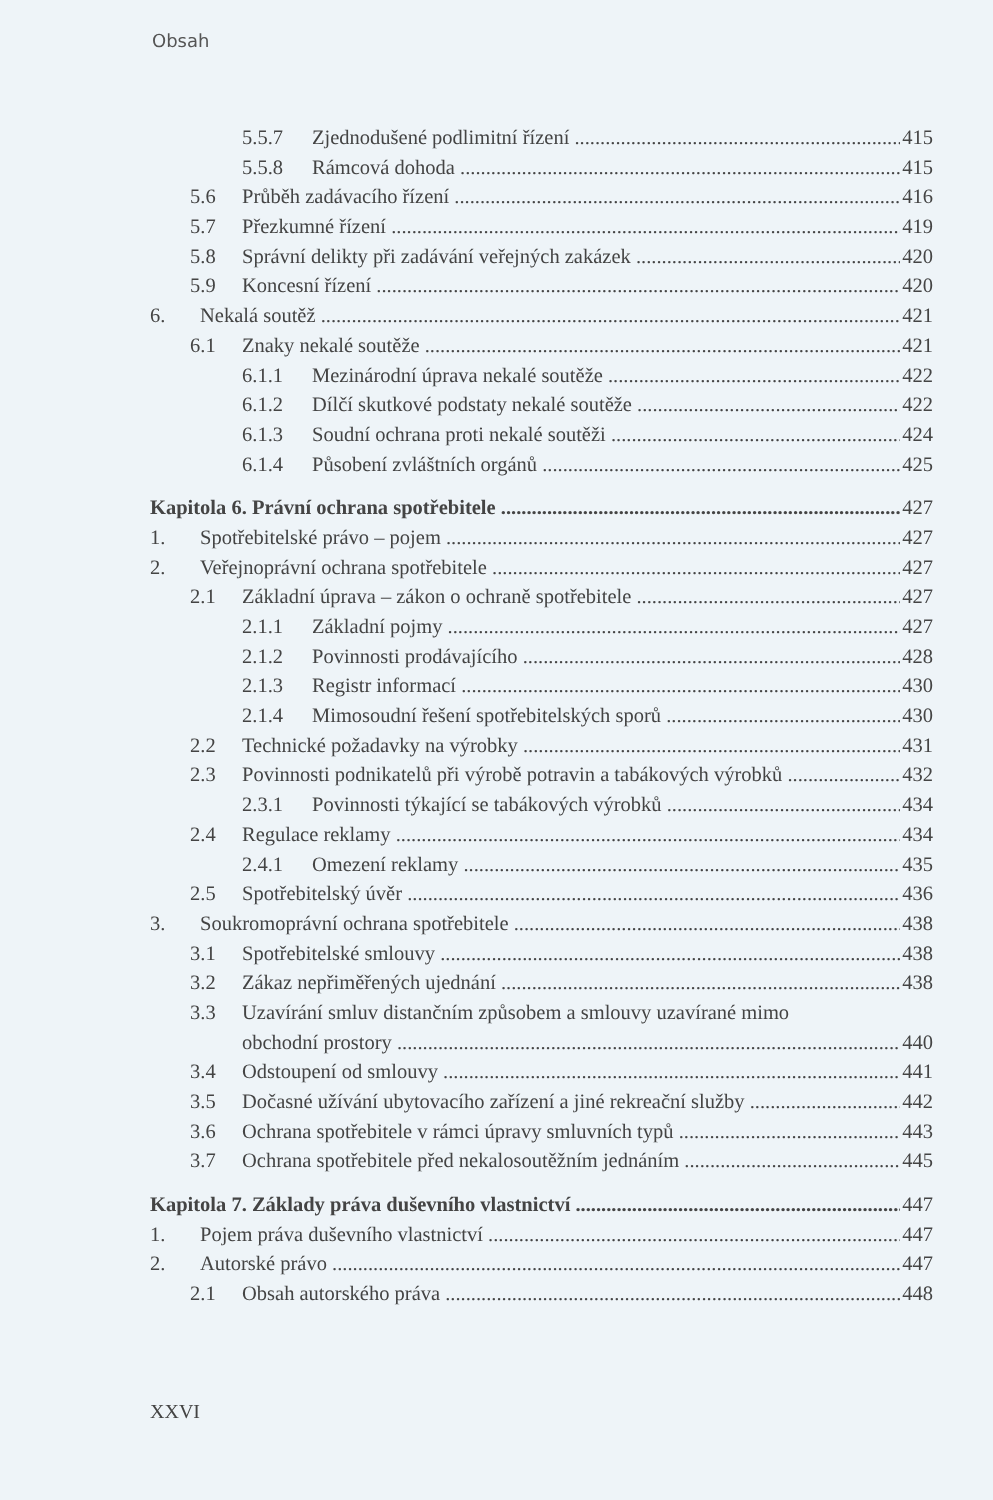Obsah
5.5.7 Zjednodušené podlimitní řízení 415
5.5.8 Rámcová dohoda 415
5.6 Průběh zadávacího řízení 416
5.7 Přezkumné řízení 419
5.8 Správní delikty při zadávání veřejných zakázek 420
5.9 Koncesní řízení 420
6. Nekalá soutěž 421
6.1 Znaky nekalé soutěže 421
6.1.1 Mezinárodní úprava nekalé soutěže 422
6.1.2 Dílčí skutkové podstaty nekalé soutěže 422
6.1.3 Soudní ochrana proti nekalé soutěži 424
6.1.4 Působení zvláštních orgánů 425
Kapitola 6. Právní ochrana spotřebitele 427
1. Spotřebitelské právo – pojem 427
2. Veřejnoprávní ochrana spotřebitele 427
2.1 Základní úprava – zákon o ochraně spotřebitele 427
2.1.1 Základní pojmy 427
2.1.2 Povinnosti prodávajícího 428
2.1.3 Registr informací 430
2.1.4 Mimosoudní řešení spotřebitelských sporů 430
2.2 Technické požadavky na výrobky 431
2.3 Povinnosti podnikatelů při výrobě potravin a tabákových výrobků 432
2.3.1 Povinnosti týkající se tabákových výrobků 434
2.4 Regulace reklamy 434
2.4.1 Omezení reklamy 435
2.5 Spotřebitelský úvěr 436
3. Soukromoprávní ochrana spotřebitele 438
3.1 Spotřebitelské smlouvy 438
3.2 Zákaz nepřiměřených ujednání 438
3.3 Uzavírání smluv distančním způsobem a smlouvy uzavírané mimo
obchodní prostory 440
3.4 Odstoupení od smlouvy 441
3.5 Dočasné užívání ubytovacího zařízení a jiné rekreační služby 442
3.6 Ochrana spotřebitele v rámci úpravy smluvních typů 443
3.7 Ochrana spotřebitele před nekalosoutěžním jednáním 445
Kapitola 7. Základy práva duševního vlastnictví 447
1. Pojem práva duševního vlastnictví 447
2. Autorské právo 447
2.1 Obsah autorského práva 448
XXVI